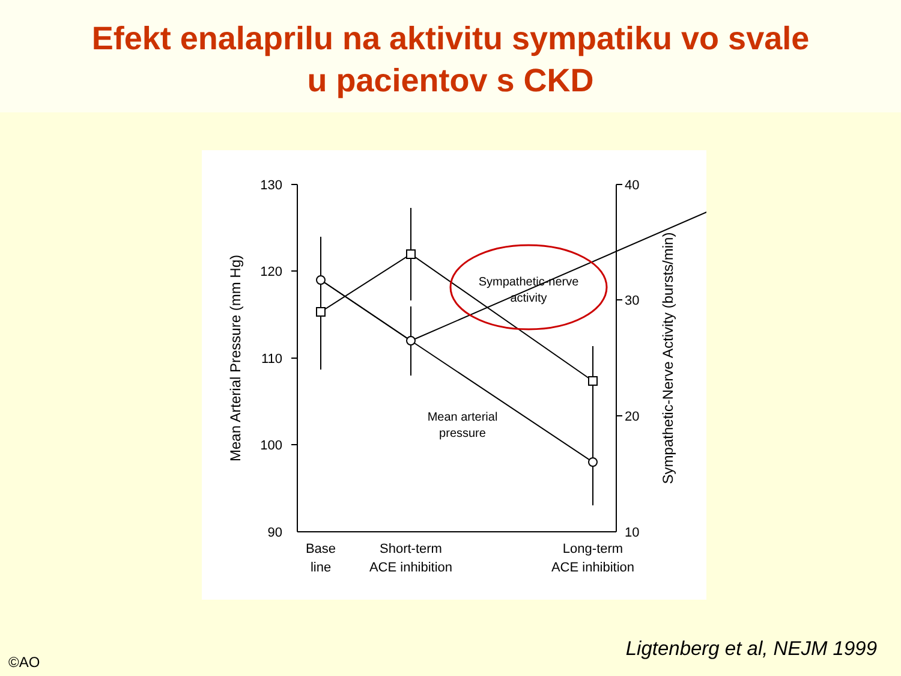Efekt enalaprilu na aktivitu sympatiku vo svale
u pacientov s CKD
130
120
110
100
90
40
30
20
10
Sympathetic-nerve
activity
Mean arterial
pressure
Base
line
Short-term
ACE inhibition
Long-term
ACE inhibition
Mean Arterial Pressure (mm Hg)
Sympathetic-Nerve Activity (bursts/min)
Ligtenberg et al, NEJM 1999
©AO